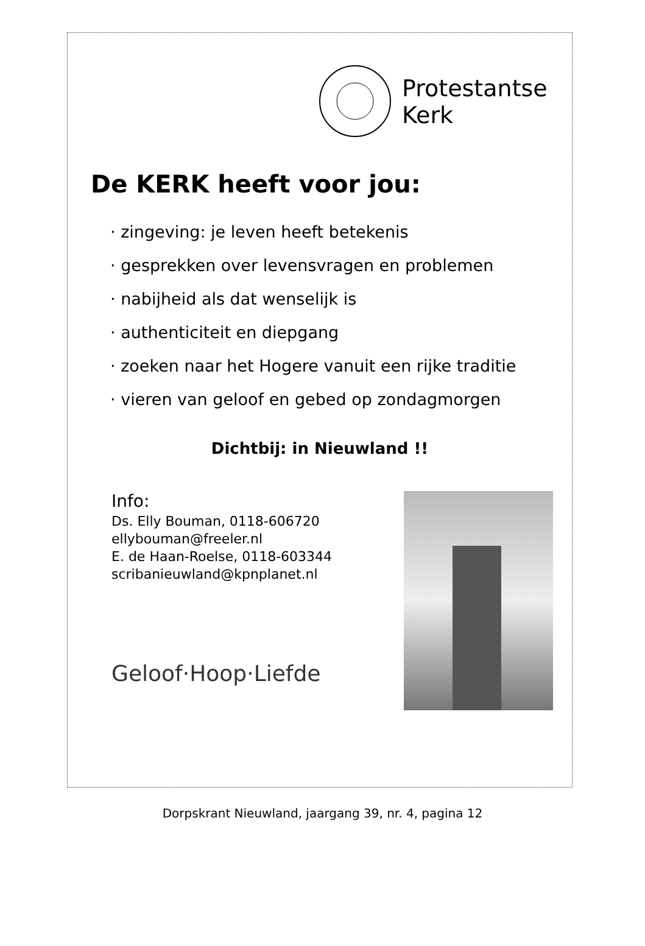Protestantse
Kerk
De KERK heeft voor jou:
· zingeving: je leven heeft betekenis
· gesprekken over levensvragen en problemen
· nabijheid als dat wenselijk is
· authenticiteit en diepgang
· zoeken naar het Hogere vanuit een rijke traditie
· vieren van geloof en gebed op zondagmorgen
Dichtbij: in Nieuwland !!
Info:
Ds. Elly Bouman, 0118-606720
ellybouman@freeler.nl
E. de Haan-Roelse, 0118-603344
scribanieuwland@kpnplanet.nl
Geloof·Hoop·Liefde
Dorpskrant Nieuwland, jaargang 39, nr. 4, pagina 12